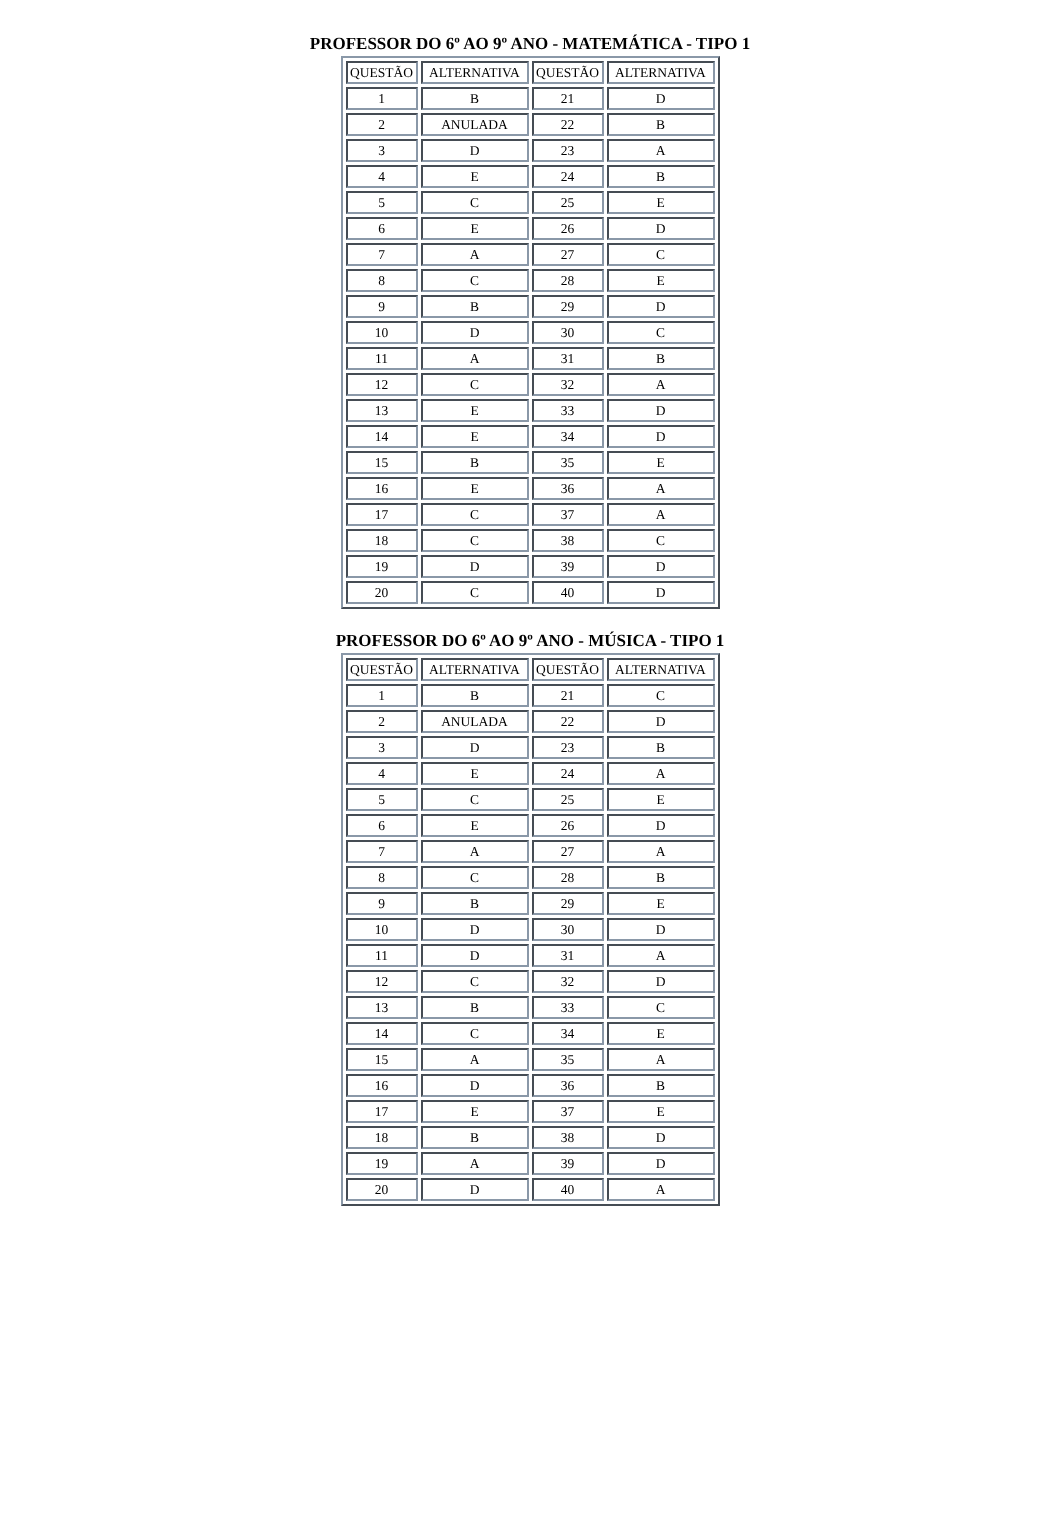PROFESSOR DO 6º AO 9º ANO - MATEMÁTICA - TIPO 1
| QUESTÃO | ALTERNATIVA | QUESTÃO | ALTERNATIVA |
| --- | --- | --- | --- |
| 1 | B | 21 | D |
| 2 | ANULADA | 22 | B |
| 3 | D | 23 | A |
| 4 | E | 24 | B |
| 5 | C | 25 | E |
| 6 | E | 26 | D |
| 7 | A | 27 | C |
| 8 | C | 28 | E |
| 9 | B | 29 | D |
| 10 | D | 30 | C |
| 11 | A | 31 | B |
| 12 | C | 32 | A |
| 13 | E | 33 | D |
| 14 | E | 34 | D |
| 15 | B | 35 | E |
| 16 | E | 36 | A |
| 17 | C | 37 | A |
| 18 | C | 38 | C |
| 19 | D | 39 | D |
| 20 | C | 40 | D |
PROFESSOR DO 6º AO 9º ANO - MÚSICA - TIPO 1
| QUESTÃO | ALTERNATIVA | QUESTÃO | ALTERNATIVA |
| --- | --- | --- | --- |
| 1 | B | 21 | C |
| 2 | ANULADA | 22 | D |
| 3 | D | 23 | B |
| 4 | E | 24 | A |
| 5 | C | 25 | E |
| 6 | E | 26 | D |
| 7 | A | 27 | A |
| 8 | C | 28 | B |
| 9 | B | 29 | E |
| 10 | D | 30 | D |
| 11 | D | 31 | A |
| 12 | C | 32 | D |
| 13 | B | 33 | C |
| 14 | C | 34 | E |
| 15 | A | 35 | A |
| 16 | D | 36 | B |
| 17 | E | 37 | E |
| 18 | B | 38 | D |
| 19 | A | 39 | D |
| 20 | D | 40 | A |